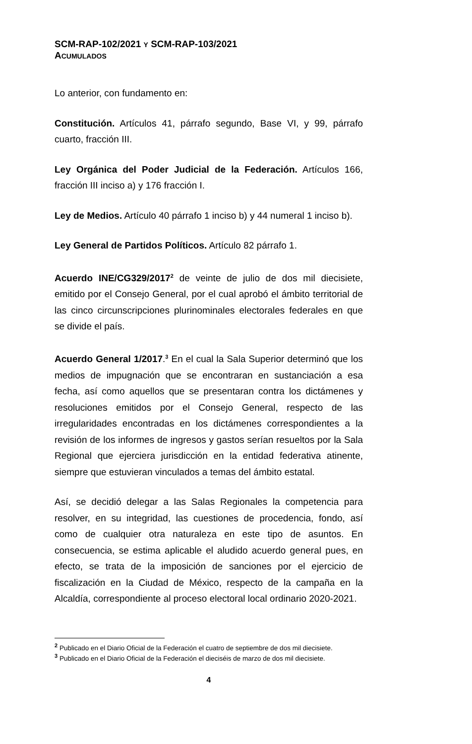SCM-RAP-102/2021 Y SCM-RAP-103/2021
ACUMULADOS
Lo anterior, con fundamento en:
Constitución. Artículos 41, párrafo segundo, Base VI, y 99, párrafo cuarto, fracción III.
Ley Orgánica del Poder Judicial de la Federación. Artículos 166, fracción III inciso a) y 176 fracción I.
Ley de Medios. Artículo 40 párrafo 1 inciso b) y 44 numeral 1 inciso b).
Ley General de Partidos Políticos. Artículo 82 párrafo 1.
Acuerdo INE/CG329/2017<sup>2</sup> de veinte de julio de dos mil diecisiete, emitido por el Consejo General, por el cual aprobó el ámbito territorial de las cinco circunscripciones plurinominales electorales federales en que se divide el país.
Acuerdo General 1/2017.<sup>3</sup> En el cual la Sala Superior determinó que los medios de impugnación que se encontraran en sustanciación a esa fecha, así como aquellos que se presentaran contra los dictámenes y resoluciones emitidos por el Consejo General, respecto de las irregularidades encontradas en los dictámenes correspondientes a la revisión de los informes de ingresos y gastos serían resueltos por la Sala Regional que ejerciera jurisdicción en la entidad federativa atinente, siempre que estuvieran vinculados a temas del ámbito estatal.
Así, se decidió delegar a las Salas Regionales la competencia para resolver, en su integridad, las cuestiones de procedencia, fondo, así como de cualquier otra naturaleza en este tipo de asuntos. En consecuencia, se estima aplicable el aludido acuerdo general pues, en efecto, se trata de la imposición de sanciones por el ejercicio de fiscalización en la Ciudad de México, respecto de la campaña en la Alcaldía, correspondiente al proceso electoral local ordinario 2020-2021.
<sup>2</sup> Publicado en el Diario Oficial de la Federación el cuatro de septiembre de dos mil diecisiete.
<sup>3</sup> Publicado en el Diario Oficial de la Federación el dieciséis de marzo de dos mil diecisiete.
4